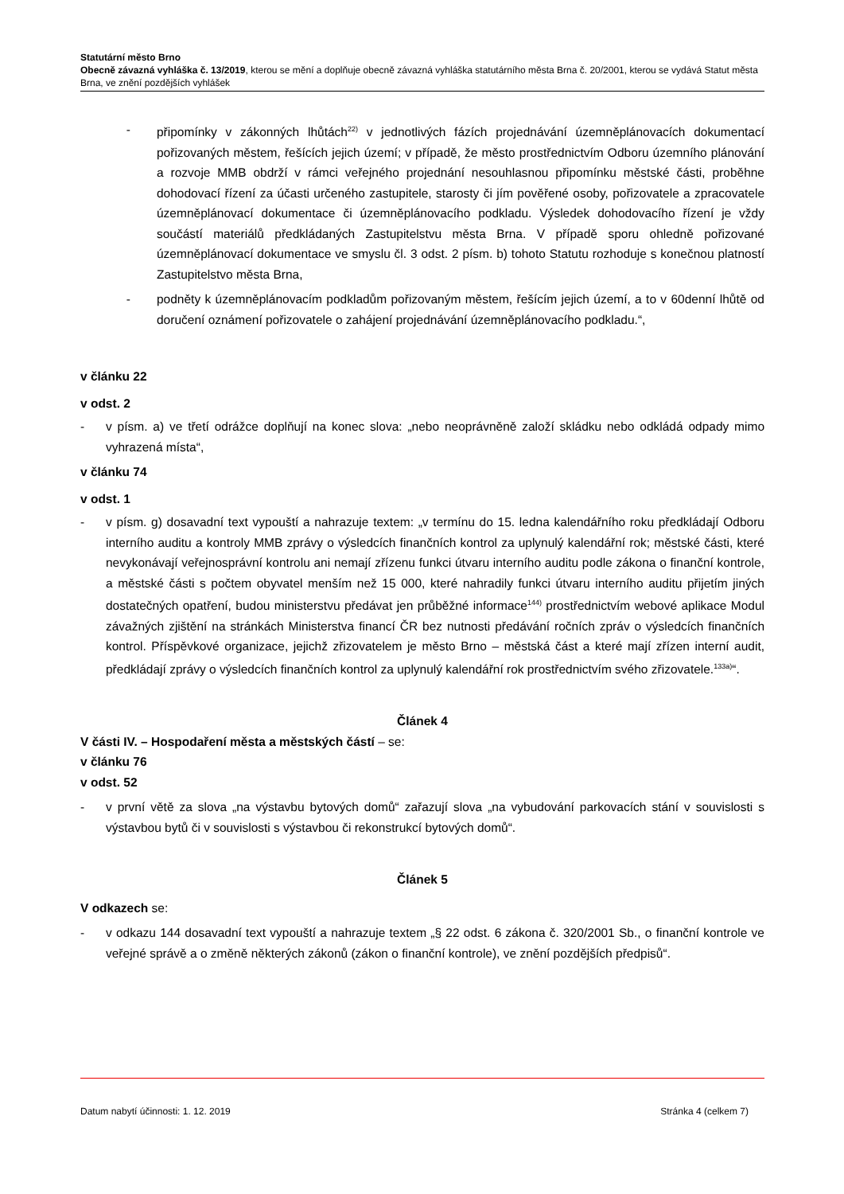Statutární město Brno
Obecně závazná vyhláška č. 13/2019, kterou se mění a doplňuje obecně závazná vyhláška statutárního města Brna č. 20/2001, kterou se vydává Statut města Brna, ve znění pozdějších vyhlášek
- připomínky v zákonných lhůtách<sup>22)</sup> v jednotlivých fázích projednávání územněplánovacích dokumentací pořizovaných městem, řešících jejich území; v případě, že město prostřednictvím Odboru územního plánování a rozvoje MMB obdrží v rámci veřejného projednání nesouhlasnou připomínku městské části, proběhne dohodovací řízení za účasti určeného zastupitele, starosty či jím pověřené osoby, pořizovatele a zpracovatele územněplánovací dokumentace či územněplánovacího podkladu. Výsledek dohodovacího řízení je vždy součástí materiálů předkládaných Zastupitelstvu města Brna. V případě sporu ohledně pořizované územněplánovací dokumentace ve smyslu čl. 3 odst. 2 písm. b) tohoto Statutu rozhoduje s konečnou platností Zastupitelstvo města Brna,
- podněty k územněplánovacím podkladům pořizovaným městem, řešícím jejich území, a to v 60denní lhůtě od doručení oznámení pořizovatele o zahájení projednávání územněplánovacího podkladu.“,
v článku 22
v odst. 2
- v písm. a) ve třetí odrážce doplňují na konec slova: „nebo neoprávněně založí skládku nebo odkládá odpady mimo vyhrazená místa“,
v článku 74
v odst. 1
- v písm. g) dosavadní text vypouští a nahrazuje textem: „v termínu do 15. ledna kalendářního roku předkládají Odboru interního auditu a kontroly MMB zprávy o výsledcích finančních kontrol za uplynulý kalendářní rok; městské části, které nevykonávají veřejnosprávní kontrolu ani nemají zřízenu funkci útvaru interního auditu podle zákona o finanční kontrole, a městské části s počtem obyvatel menším než 15 000, které nahradily funkci útvaru interního auditu přijetím jiných dostatečných opatření, budou ministerstvu předávat jen průběžné informace<sup>144)</sup> prostřednictvím webové aplikace Modul závažných zjištění na stránkách Ministerstva financí ČR bez nutnosti předávání ročních zpráv o výsledcích finančních kontrol. Příspěvkové organizace, jejichž zřizovatelem je město Brno – městská část a které mají zřízen interní audit, předkládají zprávy o výsledcích finančních kontrol za uplynulý kalendářní rok prostřednictvím svého zřizovatele.<sup>133a)</sup>“.
Článek 4
V části IV. – Hospodaření města a městských částí – se:
v článku 76
v odst. 52
- v první větě za slova „na výstavbu bytových domů“ zařazují slova „na vybudování parkovacích stání v souvislosti s výstavbou bytů či v souvislosti s výstavbou či rekonstrukcí bytových domů“.
Článek 5
V odkazech se:
- v odkazu 144 dosavadní text vypouští a nahrazuje textem „§ 22 odst. 6 zákona č. 320/2001 Sb., o finanční kontrole ve veřejné správě a o změně některých zákonů (zákon o finanční kontrole), ve znění pozdějších předpisů“.
Datum nabytí účinnosti: 1. 12. 2019 Stránka 4 (celkem 7)